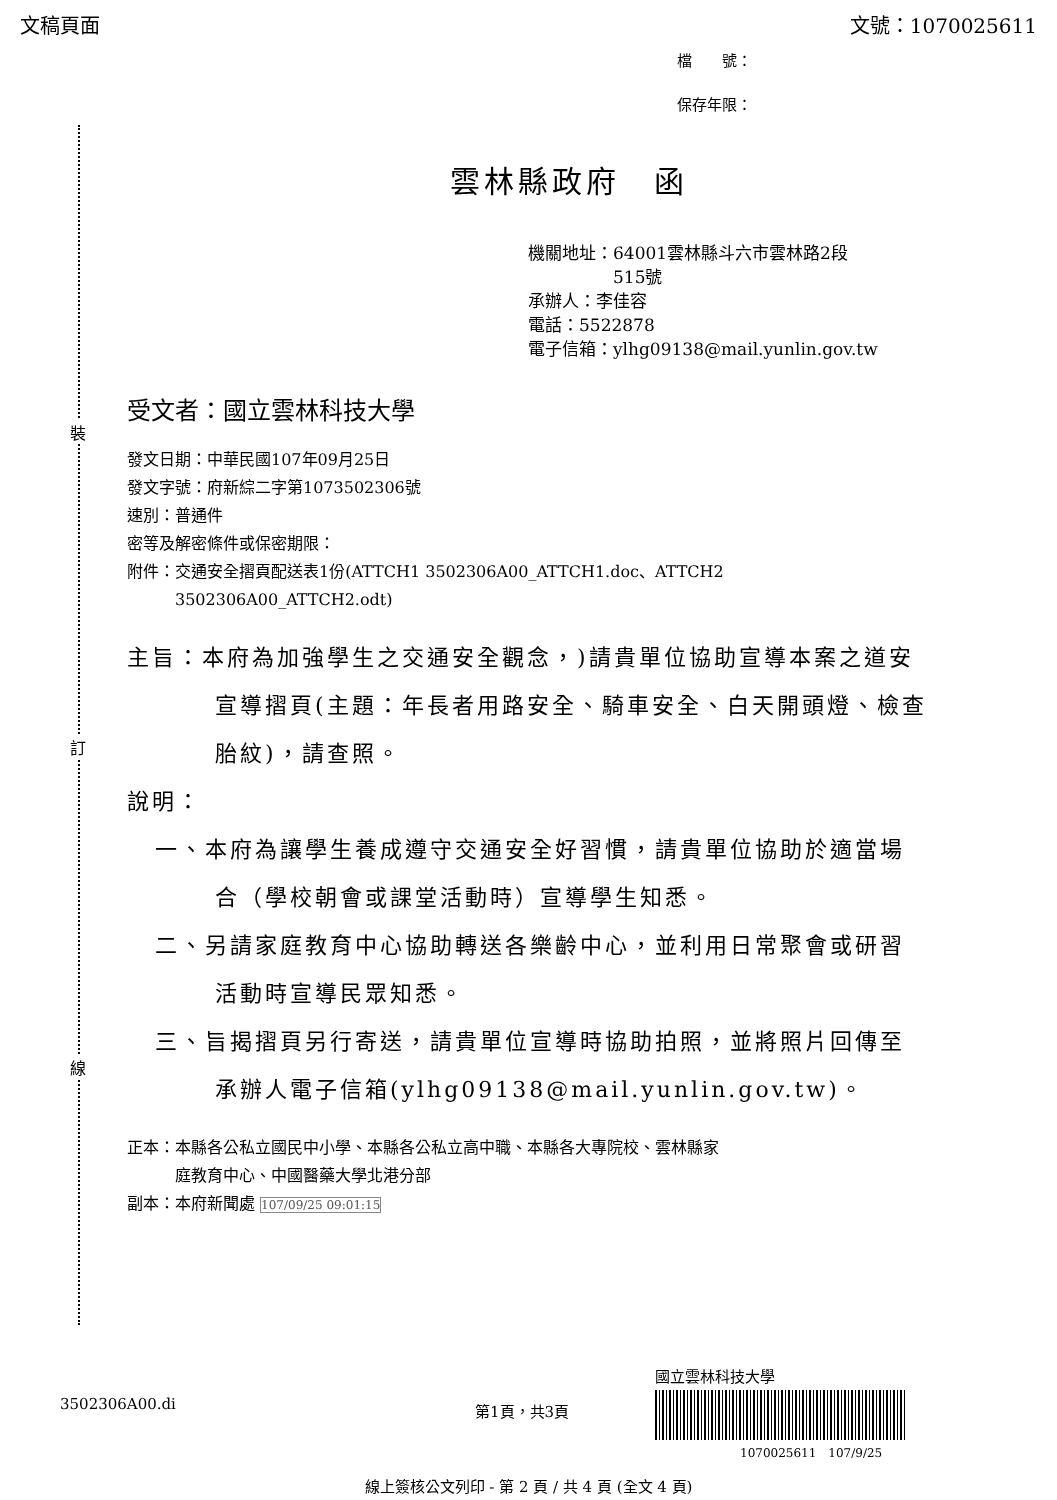文稿頁面 文號：1070025611
檔　　號：
保存年限：
裝
訂
線
雲林縣政府　函
機關地址：64001雲林縣斗六市雲林路2段
　　　　　515號
承辦人：李佳容
電話：5522878
電子信箱：ylhg09138@mail.yunlin.gov.tw
受文者：國立雲林科技大學
發文日期：中華民國107年09月25日
發文字號：府新綜二字第1073502306號
速別：普通件
密等及解密條件或保密期限：
附件：交通安全摺頁配送表1份(ATTCH1 3502306A00_ATTCH1.doc、ATTCH2
　　　3502306A00_ATTCH2.odt)
主旨：本府為加強學生之交通安全觀念，)請貴單位協助宣導本案之道安宣導摺頁(主題：年長者用路安全、騎車安全、白天開頭燈、檢查胎紋)，請查照。
說明：
一、本府為讓學生養成遵守交通安全好習慣，請貴單位協助於適當場合（學校朝會或課堂活動時）宣導學生知悉。
二、另請家庭教育中心協助轉送各樂齡中心，並利用日常聚會或研習活動時宣導民眾知悉。
三、旨揭摺頁另行寄送，請貴單位宣導時協助拍照，並將照片回傳至承辦人電子信箱(ylhg09138@mail.yunlin.gov.tw)。
正本：本縣各公私立國民中小學、本縣各公私立高中職、本縣各大專院校、雲林縣家
　　　庭教育中心、中國醫藥大學北港分部
副本：本府新聞處 107/09/25 09:01:15
國立雲林科技大學
3502306A00.di 第1頁，共3頁
1070025611　107/9/25
線上簽核公文列印 - 第 2 頁 / 共 4 頁 (全文 4 頁)